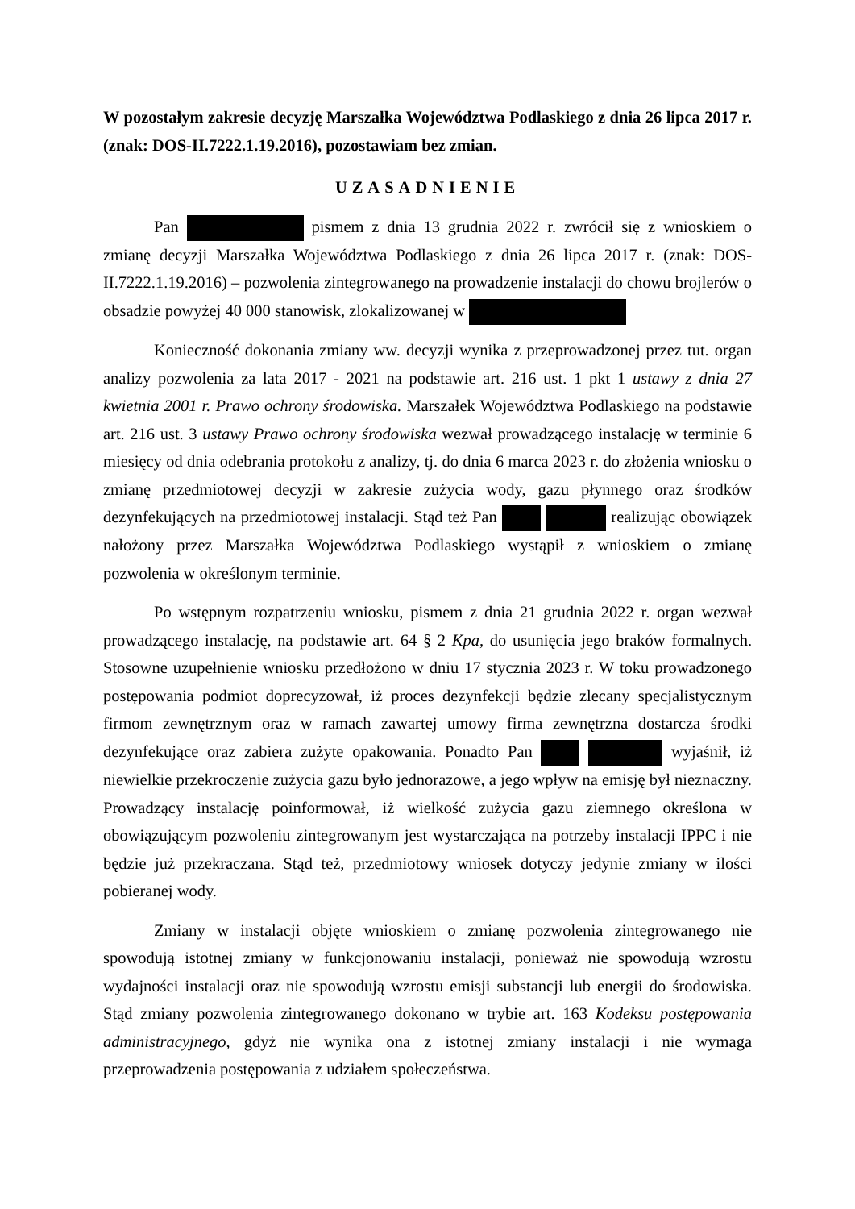W pozostałym zakresie decyzję Marszałka Województwa Podlaskiego z dnia 26 lipca 2017 r. (znak: DOS-II.7222.1.19.2016), pozostawiam bez zmian.
UZASADNIENIE
Pan pismem z dnia 13 grudnia 2022 r. zwrócił się z wnioskiem o zmianę decyzji Marszałka Województwa Podlaskiego z dnia 26 lipca 2017 r. (znak: DOS-II.7222.1.19.2016) – pozwolenia zintegrowanego na prowadzenie instalacji do chowu brojlerów o obsadzie powyżej 40 000 stanowisk, zlokalizowanej w
Konieczność dokonania zmiany ww. decyzji wynika z przeprowadzonej przez tut. organ analizy pozwolenia za lata 2017 - 2021 na podstawie art. 216 ust. 1 pkt 1 ustawy z dnia 27 kwietnia 2001 r. Prawo ochrony środowiska. Marszałek Województwa Podlaskiego na podstawie art. 216 ust. 3 ustawy Prawo ochrony środowiska wezwał prowadzącego instalację w terminie 6 miesięcy od dnia odebrania protokołu z analizy, tj. do dnia 6 marca 2023 r. do złożenia wniosku o zmianę przedmiotowej decyzji w zakresie zużycia wody, gazu płynnego oraz środków dezynfekujących na przedmiotowej instalacji. Stąd też Pan realizując obowiązek nałożony przez Marszałka Województwa Podlaskiego wystąpił z wnioskiem o zmianę pozwolenia w określonym terminie.
Po wstępnym rozpatrzeniu wniosku, pismem z dnia 21 grudnia 2022 r. organ wezwał prowadzącego instalację, na podstawie art. 64 § 2 Kpa, do usunięcia jego braków formalnych. Stosowne uzupełnienie wniosku przedłożono w dniu 17 stycznia 2023 r. W toku prowadzonego postępowania podmiot doprecyzował, iż proces dezynfekcji będzie zlecany specjalistycznym firmom zewnętrznym oraz w ramach zawartej umowy firma zewnętrzna dostarcza środki dezynfekujące oraz zabiera zużyte opakowania. Ponadto Pan wyjaśnił, iż niewielkie przekroczenie zużycia gazu było jednorazowe, a jego wpływ na emisję był nieznaczny. Prowadzący instalację poinformował, iż wielkość zużycia gazu ziemnego określona w obowiązującym pozwoleniu zintegrowanym jest wystarczająca na potrzeby instalacji IPPC i nie będzie już przekraczana. Stąd też, przedmiotowy wniosek dotyczy jedynie zmiany w ilości pobieranej wody.
Zmiany w instalacji objęte wnioskiem o zmianę pozwolenia zintegrowanego nie spowodują istotnej zmiany w funkcjonowaniu instalacji, ponieważ nie spowodują wzrostu wydajności instalacji oraz nie spowodują wzrostu emisji substancji lub energii do środowiska. Stąd zmiany pozwolenia zintegrowanego dokonano w trybie art. 163 Kodeksu postępowania administracyjnego, gdyż nie wynika ona z istotnej zmiany instalacji i nie wymaga przeprowadzenia postępowania z udziałem społeczeństwa.